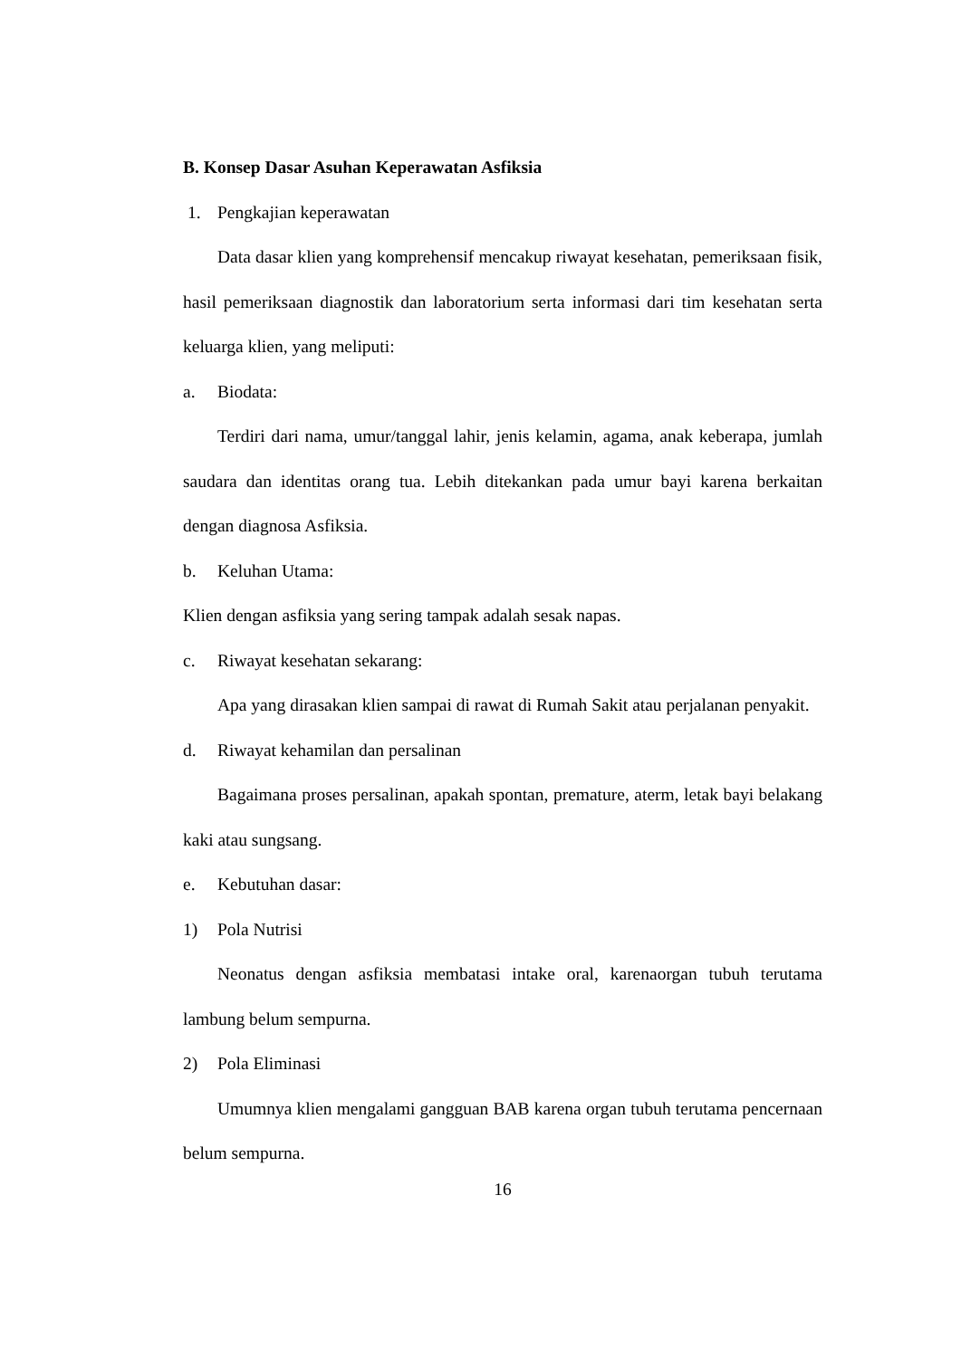B. Konsep Dasar Asuhan Keperawatan Asfiksia
1. Pengkajian keperawatan
Data dasar klien yang komprehensif mencakup riwayat kesehatan, pemeriksaan fisik, hasil pemeriksaan diagnostik dan laboratorium serta informasi dari tim kesehatan serta keluarga klien, yang meliputi:
a. Biodata:
Terdiri dari nama, umur/tanggal lahir, jenis kelamin, agama, anak keberapa, jumlah saudara dan identitas orang tua. Lebih ditekankan pada umur bayi karena berkaitan dengan diagnosa Asfiksia.
b. Keluhan Utama:
Klien dengan asfiksia yang sering tampak adalah sesak napas.
c. Riwayat kesehatan sekarang:
Apa yang dirasakan klien sampai di rawat di Rumah Sakit atau perjalanan penyakit.
d. Riwayat kehamilan dan persalinan
Bagaimana proses persalinan, apakah spontan, premature, aterm, letak bayi belakang kaki atau sungsang.
e. Kebutuhan dasar:
1) Pola Nutrisi
Neonatus dengan asfiksia membatasi intake oral, karenaorgan tubuh terutama lambung belum sempurna.
2) Pola Eliminasi
Umumnya klien mengalami gangguan BAB karena organ tubuh terutama pencernaan belum sempurna.
16